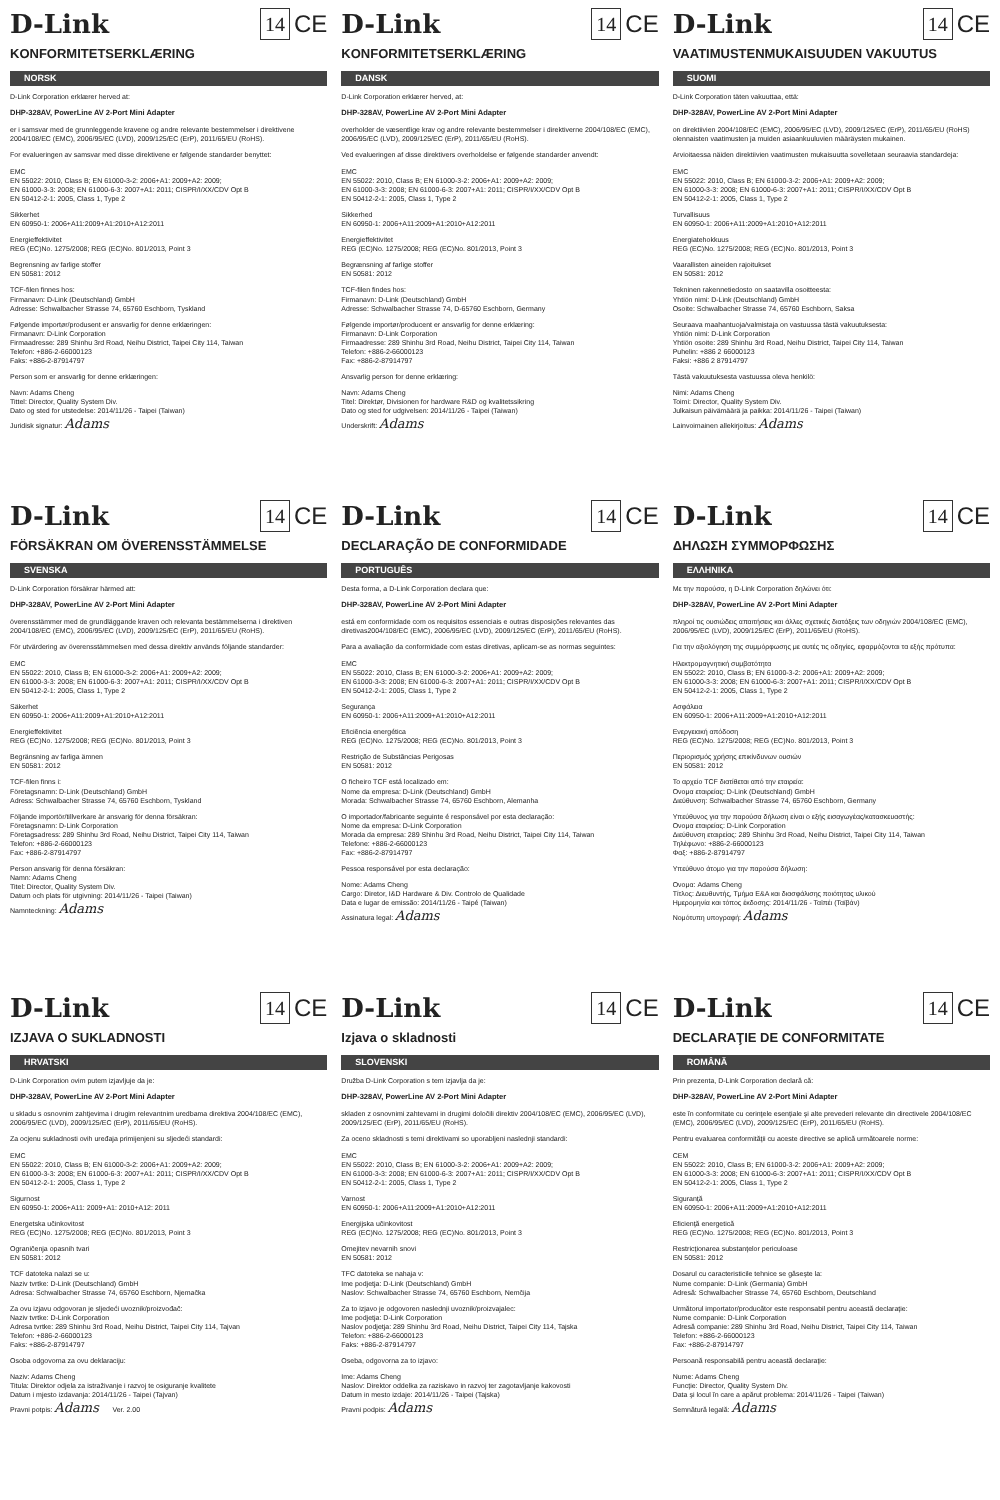D-Link
14 CE
KONFORMITETSERKLÆRING
NORSK
D-Link Corporation erklærer herved at:
DHP-328AV, PowerLine AV 2-Port Mini Adapter
er i samsvar med de grunnleggende kravene og andre relevante bestemmelser i direktivene 2004/108/EC (EMC), 2006/95/EC (LVD), 2009/125/EC (ErP), 2011/65/EU (RoHS).
For evalueringen av samsvar med disse direktivene er følgende standarder benyttet:
EMC
EN 55022: 2010, Class B; EN 61000-3-2: 2006+A1: 2009+A2: 2009;
EN 61000-3-3: 2008; EN 61000-6-3: 2007+A1: 2011; CISPR/I/XX/CDV Opt B
EN 50412-2-1: 2005, Class 1, Type 2
Sikkerhet
EN 60950-1: 2006+A11:2009+A1:2010+A12:2011
Energieffektivitet
REG (EC)No. 1275/2008; REG (EC)No. 801/2013, Point 3
Begrensning av farlige stoffer
EN 50581: 2012
TCF-filen finnes hos:
Firmanavn: D-Link (Deutschland) GmbH
Adresse: Schwalbacher Strasse 74, 65760 Eschborn, Tyskland
Følgende importør/produsent er ansvarlig for denne erklæringen:
Firmanavn: D-Link Corporation
Firmaadresse: 289 Shinhu 3rd Road, Neihu District, Taipei City 114, Taiwan
Telefon: +886-2-66000123
Faks: +886-2-87914797
Person som er ansvarlig for denne erklæringen:
Navn: Adams Cheng
Tittel: Director, Quality System Div.
Dato og sted for utstedelse: 2014/11/26 - Taipei (Taiwan)
Juridisk signatur: Adams
D-Link
14 CE
KONFORMITETSERKLÆRING
DANSK
D-Link Corporation erklærer herved, at:
DHP-328AV, PowerLine AV 2-Port Mini Adapter
overholder de væsentlige krav og andre relevante bestemmelser i direktiverne 2004/108/EC (EMC), 2006/95/EC (LVD), 2009/125/EC (ErP), 2011/65/EU (RoHS).
Ved evalueringen af disse direktivers overholdelse er følgende standarder anvendt:
EMC
EN 55022: 2010, Class B; EN 61000-3-2: 2006+A1: 2009+A2: 2009;
EN 61000-3-3: 2008; EN 61000-6-3: 2007+A1: 2011; CISPR/I/XX/CDV Opt B
EN 50412-2-1: 2005, Class 1, Type 2
Sikkerhed
EN 60950-1: 2006+A11:2009+A1:2010+A12:2011
Energieffektivitet
REG (EC)No. 1275/2008; REG (EC)No. 801/2013, Point 3
Begrænsning af farlige stoffer
EN 50581: 2012
TCF-filen findes hos:
Firmanavn: D-Link (Deutschland) GmbH
Adresse: Schwalbacher Strasse 74, D-65760 Eschborn, Germany
Følgende importør/producent er ansvarlig for denne erklæring:
Firmanavn: D-Link Corporation
Firmaadresse: 289 Shinhu 3rd Road, Neihu District, Taipei City 114, Taiwan
Telefon: +886-2-66000123
Fax: +886-2-87914797
Ansvarlig person for denne erklæring:
Navn: Adams Cheng
Titel: Direktør, Divisionen for hardware R&D og kvalitetssikring
Dato og sted for udgivelsen: 2014/11/26 - Taipei (Taiwan)
Underskrift: Adams
D-Link
14 CE
VAATIMUSTENMUKAISUUDEN VAKUUTUS
SUOMI
D-Link Corporation täten vakuuttaa, että:
DHP-328AV, PowerLine AV 2-Port Mini Adapter
on direktiivien 2004/108/EC (EMC), 2006/95/EC (LVD), 2009/125/EC (ErP), 2011/65/EU (RoHS) olennaisten vaatimusten ja muiden asiaankuuluvien määräysten mukainen.
Arvioitaessa näiden direktiivien vaatimusten mukaisuutta sovelletaan seuraavia standardeja:
EMC
EN 55022: 2010, Class B; EN 61000-3-2: 2006+A1: 2009+A2: 2009;
EN 61000-3-3: 2008; EN 61000-6-3: 2007+A1: 2011; CISPR/I/XX/CDV Opt B
EN 50412-2-1: 2005, Class 1, Type 2
Turvallisuus
EN 60950-1: 2006+A11:2009+A1:2010+A12:2011
Energiatehokkuus
REG (EC)No. 1275/2008; REG (EC)No. 801/2013, Point 3
Vaarallisten aineiden rajoitukset
EN 50581: 2012
Tekninen rakennetiedosto on saatavilla osoitteesta:
Yhtiön nimi: D-Link (Deutschland) GmbH
Osoite: Schwalbacher Strasse 74, 65760 Eschborn, Saksa
Seuraava maahantuoja/valmistaja on vastuussa tästä vakuutuksesta:
Yhtiön nimi: D-Link Corporation
Yhtiön osoite: 289 Shinhu 3rd Road, Neihu District, Taipei City 114, Taiwan
Puhelin: +886 2 66000123
Faksi: +886 2 87914797
Tästä vakuutuksesta vastuussa oleva henkilö:
Nimi: Adams Cheng
Toimi: Director, Quality System Div.
Julkaisun päivämäärä ja paikka: 2014/11/26 - Taipei (Taiwan)
Lainvoimainen allekirjoitus: Adams
D-Link
14 CE
FÖRSÄKRAN OM ÖVERENSSTÄMMELSE
SVENSKA
D-Link Corporation försäkrar härmed att:
DHP-328AV, PowerLine AV 2-Port Mini Adapter
överensstämmer med de grundläggande kraven och relevanta bestämmelserna i direktiven 2004/108/EC (EMC), 2006/95/EC (LVD), 2009/125/EC (ErP), 2011/65/EU (RoHS).
För utvärdering av överensstämmelsen med dessa direktiv används följande standarder:
EMC
EN 55022: 2010, Class B; EN 61000-3-2: 2006+A1: 2009+A2: 2009;
EN 61000-3-3: 2008; EN 61000-6-3: 2007+A1: 2011; CISPR/I/XX/CDV Opt B
EN 50412-2-1: 2005, Class 1, Type 2
Säkerhet
EN 60950-1: 2006+A11:2009+A1:2010+A12:2011
Energieffektivitet
REG (EC)No. 1275/2008; REG (EC)No. 801/2013, Point 3
Begränsning av farliga ämnen
EN 50581: 2012
TCF-filen finns i:
Företagsnamn: D-Link (Deutschland) GmbH
Adress: Schwalbacher Strasse 74, 65760 Eschborn, Tyskland
Följande importör/tillverkare är ansvarig för denna försäkran:
Företagsnamn: D-Link Corporation
Företagsadress: 289 Shinhu 3rd Road, Neihu District, Taipei City 114, Taiwan
Telefon: +886-2-66000123
Fax: +886-2-87914797
Person ansvarig för denna försäkran:
Namn: Adams Cheng
Titel: Director, Quality System Div.
Datum och plats för utgivning: 2014/11/26 - Taipei (Taiwan)
Namnteckning: Adams
D-Link
14 CE
DECLARAÇÃO DE CONFORMIDADE
PORTUGUÊS
Desta forma, a D-Link Corporation declara que:
DHP-328AV, PowerLine AV 2-Port Mini Adapter
está em conformidade com os requisitos essenciais e outras disposições relevantes das diretivas2004/108/EC (EMC), 2006/95/EC (LVD), 2009/125/EC (ErP), 2011/65/EU (RoHS).
Para a avaliação da conformidade com estas diretivas, aplicam-se as normas seguintes:
EMC
EN 55022: 2010, Class B; EN 61000-3-2: 2006+A1: 2009+A2: 2009;
EN 61000-3-3: 2008; EN 61000-6-3: 2007+A1: 2011; CISPR/I/XX/CDV Opt B
EN 50412-2-1: 2005, Class 1, Type 2
Segurança
EN 60950-1: 2006+A11:2009+A1:2010+A12:2011
Eficiência energética
REG (EC)No. 1275/2008; REG (EC)No. 801/2013, Point 3
Restrição de Substâncias Perigosas
EN 50581: 2012
O ficheiro TCF está localizado em:
Nome da empresa: D-Link (Deutschland) GmbH
Morada: Schwalbacher Strasse 74, 65760 Eschborn, Alemanha
O importador/fabricante seguinte é responsável por esta declaração:
Nome da empresa: D-Link Corporation
Morada da empresa: 289 Shinhu 3rd Road, Neihu District, Taipei City 114, Taiwan
Telefone: +886-2-66000123
Fax: +886-2-87914797
Pessoa responsável por esta declaração:
Nome: Adams Cheng
Cargo: Diretor, I&D Hardware & Div. Controlo de Qualidade
Data e lugar de emissão: 2014/11/26 - Taipé (Taiwan)
Assinatura legal: Adams
D-Link
14 CE
ΔΗΛΩΣΗ ΣΥΜΜΟΡΦΩΣΗΣ
ΕΛΛΗΝΙΚΑ
Με την παρούσα, η D-Link Corporation δηλώνει ότι:
DHP-328AV, PowerLine AV 2-Port Mini Adapter
πληροί τις ουσιώδεις απαιτήσεις και άλλες σχετικές διατάξεις των οδηγιών 2004/108/EC (EMC), 2006/95/EC (LVD), 2009/125/EC (ErP), 2011/65/EU (RoHS).
Για την αξιολόγηση της συμμόρφωσης με αυτές τις οδηγίες, εφαρμόζονται τα εξής πρότυπα:
Ηλεκτρομαγνητική συμβατότητα
EN 55022: 2010, Class B; EN 61000-3-2: 2006+A1: 2009+A2: 2009;
EN 61000-3-3: 2008; EN 61000-6-3: 2007+A1: 2011; CISPR/I/XX/CDV Opt B
EN 50412-2-1: 2005, Class 1, Type 2
Ασφάλεια
EN 60950-1: 2006+A11:2009+A1:2010+A12:2011
Ενεργειακή απόδοση
REG (EC)No. 1275/2008; REG (EC)No. 801/2013, Point 3
Περιορισμός χρήσης επικίνδυνων ουσιών
EN 50581: 2012
Το αρχείο TCF διατίθεται από την εταιρεία:
Όνομα εταιρείας: D-Link (Deutschland) GmbH
Διεύθυνση: Schwalbacher Strasse 74, 65760 Eschborn, Germany
Υπεύθυνος για την παρούσα δήλωση είναι ο εξής εισαγωγέας/κατασκευαστής:
Όνομα εταιρείας: D-Link Corporation
Διεύθυνση εταιρείας: 289 Shinhu 3rd Road, Neihu District, Taipei City 114, Taiwan
Τηλέφωνο: +886-2-66000123
Φαξ: +886-2-87914797
Υπεύθυνο άτομο για την παρούσα δήλωση:
Όνομα: Adams Cheng
Τίτλος: Διευθυντής, Τμήμα Ε&Α και διασφάλισης ποιότητας υλικού
Ημερομηνία και τόπος έκδοσης: 2014/11/26 - Ταϊπέι (Ταϊβάν)
Νομότυπη υπογραφή: Adams
D-Link
14 CE
IZJAVA O SUKLADNOSTI
HRVATSKI
D-Link Corporation ovim putem izjavljuje da je:
DHP-328AV, PowerLine AV 2-Port Mini Adapter
u skladu s osnovnim zahtjevima i drugim relevantnim uredbama direktiva 2004/108/EC (EMC), 2006/95/EC (LVD), 2009/125/EC (ErP), 2011/65/EU (RoHS).
Za ocjenu sukladnosti ovih uređaja primijenjeni su sljedeći standardi:
EMC
EN 55022: 2010, Class B; EN 61000-3-2: 2006+A1: 2009+A2: 2009;
EN 61000-3-3: 2008; EN 61000-6-3: 2007+A1: 2011; CISPR/I/XX/CDV Opt B
EN 50412-2-1: 2005, Class 1, Type 2
Sigurnost
EN 60950-1: 2006+A11: 2009+A1: 2010+A12: 2011
Energetska učinkovitost
REG (EC)No. 1275/2008; REG (EC)No. 801/2013, Point 3
Ograničenja opasnih tvari
EN 50581: 2012
TCF datoteka nalazi se u:
Naziv tvrtke: D-Link (Deutschland) GmbH
Adresa: Schwalbacher Strasse 74, 65760 Eschborn, Njemačka
Za ovu izjavu odgovoran je sljedeći uvoznik/proizvođač:
Naziv tvrtke: D-Link Corporation
Adresa tvrtke: 289 Shinhu 3rd Road, Neihu District, Taipei City 114, Tajvan
Telefon: +886-2-66000123
Faks: +886-2-87914797
Osoba odgovorna za ovu deklaraciju:
Naziv: Adams Cheng
Titula: Direktor odjela za istraživanje i razvoj te osiguranje kvalitete
Datum i mjesto izdavanja: 2014/11/26 - Taipei (Tajvan)
Pravni potpis: Adams Ver. 2.00
D-Link
14 CE
Izjava o skladnosti
SLOVENSKI
Družba D-Link Corporation s tem izjavlja da je:
DHP-328AV, PowerLine AV 2-Port Mini Adapter
skladen z osnovnimi zahtevami in drugimi določili direktiv 2004/108/EC (EMC), 2006/95/EC (LVD), 2009/125/EC (ErP), 2011/65/EU (RoHS).
Za oceno skladnosti s temi direktivami so uporabljeni naslednji standardi:
EMC
EN 55022: 2010, Class B; EN 61000-3-2: 2006+A1: 2009+A2: 2009;
EN 61000-3-3: 2008; EN 61000-6-3: 2007+A1: 2011; CISPR/I/XX/CDV Opt B
EN 50412-2-1: 2005, Class 1, Type 2
Varnost
EN 60950-1: 2006+A11:2009+A1:2010+A12:2011
Energijska učinkovitost
REG (EC)No. 1275/2008; REG (EC)No. 801/2013, Point 3
Omejitev nevarnih snovi
EN 50581: 2012
TFC datoteka se nahaja v:
Ime podjetja: D-Link (Deutschland) GmbH
Naslov: Schwalbacher Strasse 74, 65760 Eschborn, Nemčija
Za to izjavo je odgovoren naslednji uvoznik/proizvajalec:
Ime podjetja: D-Link Corporation
Naslov podjetja: 289 Shinhu 3rd Road, Neihu District, Taipei City 114, Tajska
Telefon: +886-2-66000123
Faks: +886-2-87914797
Oseba, odgovorna za to izjavo:
Ime: Adams Cheng
Naslov: Direktor oddelka za raziskavo in razvoj ter zagotavljanje kakovosti
Datum in mesto izdaje: 2014/11/26 - Taipei (Tajska)
Pravni podpis: Adams
D-Link
14 CE
DECLARAŢIE DE CONFORMITATE
ROMÂNĂ
Prin prezenta, D-Link Corporation declară că:
DHP-328AV, PowerLine AV 2-Port Mini Adapter
este în conformitate cu cerinţele esenţiale şi alte prevederi relevante din directivele 2004/108/EC (EMC), 2006/95/EC (LVD), 2009/125/EC (ErP), 2011/65/EU (RoHS).
Pentru evaluarea conformităţii cu aceste directive se aplică următoarele norme:
CEM
EN 55022: 2010, Class B; EN 61000-3-2: 2006+A1: 2009+A2: 2009;
EN 61000-3-3: 2008; EN 61000-6-3: 2007+A1: 2011; CISPR/I/XX/CDV Opt B
EN 50412-2-1: 2005, Class 1, Type 2
Siguranţă
EN 60950-1: 2006+A11:2009+A1:2010+A12:2011
Eficienţă energetică
REG (EC)No. 1275/2008; REG (EC)No. 801/2013, Point 3
Restricţionarea substanţelor periculoase
EN 50581: 2012
Dosarul cu caracteristicile tehnice se găseşte la:
Nume companie: D-Link (Germania) GmbH
Adresă: Schwalbacher Strasse 74, 65760 Eschborn, Deutschland
Următorul importator/producător este responsabil pentru această declaraţie:
Nume companie: D-Link Corporation
Adresă companie: 289 Shinhu 3rd Road, Neihu District, Taipei City 114, Taiwan
Telefon: +886-2-66000123
Fax: +886-2-87914797
Persoană responsabilă pentru această declaraţie:
Nume: Adams Cheng
Funcţie: Director, Quality System Div.
Data şi locul în care a apărut problema: 2014/11/26 - Taipei (Taiwan)
Semnătură legală: Adams